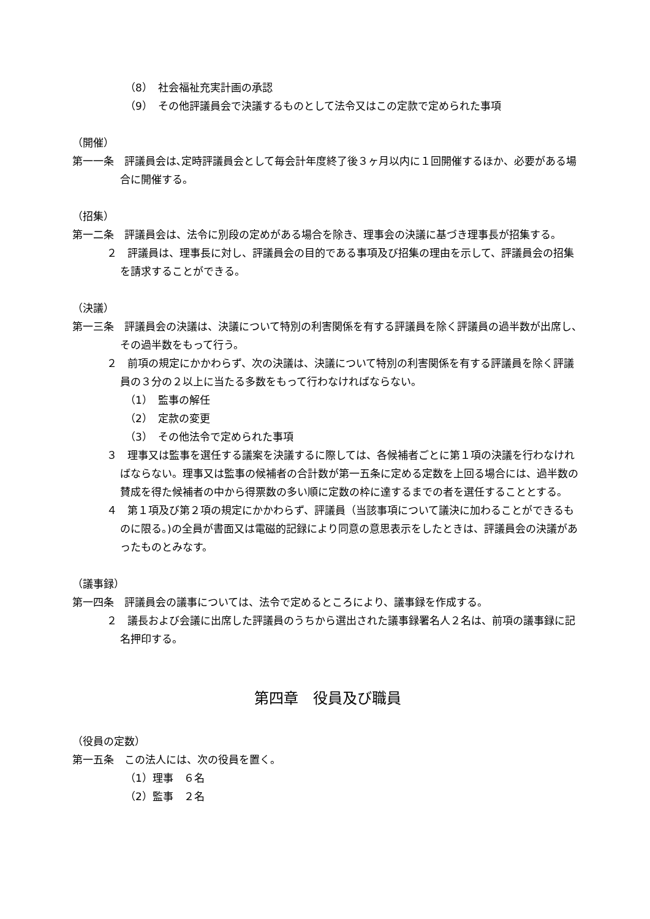（8）　社会福祉充実計画の承認
（9）　その他評議員会で決議するものとして法令又はこの定款で定められた事項
（開催）
第一一条　評議員会は､定時評議員会として毎会計年度終了後３ヶ月以内に１回開催するほか、必要がある場合に開催する。
（招集）
第一二条　評議員会は、法令に別段の定めがある場合を除き、理事会の決議に基づき理事長が招集する。
２　評議員は、理事長に対し、評議員会の目的である事項及び招集の理由を示して、評議員会の招集を請求することができる。
（決議）
第一三条　評議員会の決議は、決議について特別の利害関係を有する評議員を除く評議員の過半数が出席し、その過半数をもって行う。
２　前項の規定にかかわらず、次の決議は、決議について特別の利害関係を有する評議員を除く評議員の３分の２以上に当たる多数をもって行わなければならない。
（1）　監事の解任
（2）　定款の変更
（3）　その他法令で定められた事項
３　理事又は監事を選任する議案を決議するに際しては、各候補者ごとに第１項の決議を行わなければならない。理事又は監事の候補者の合計数が第一五条に定める定数を上回る場合には、過半数の賛成を得た候補者の中から得票数の多い順に定数の枠に達するまでの者を選任することとする。
４　第１項及び第２項の規定にかかわらず、評議員（当該事項について議決に加わることができるものに限る。)の全員が書面又は電磁的記録により同意の意思表示をしたときは、評議員会の決議があったものとみなす。
（議事録）
第一四条　評議員会の議事については、法令で定めるところにより、議事録を作成する。
２　議長および会議に出席した評議員のうちから選出された議事録署名人２名は、前項の議事録に記名押印する。
第四章　役員及び職員
（役員の定数）
第一五条　この法人には、次の役員を置く。
（1）理事　６名
（2）監事　２名